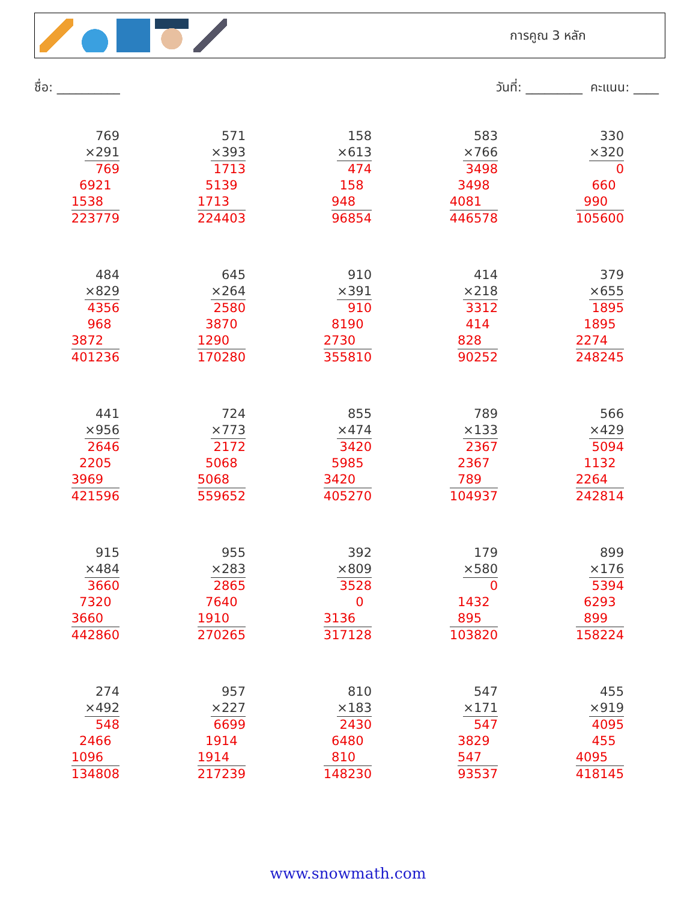การคูณ 3 หลัก
ชื่อ: __________ วันที่: _________ คะแนน: ____
769
×291
769
6921
1538
223779
571
×393
1713
5139
1713
224403
158
×613
474
158
948
96854
583
×766
3498
3498
4081
446578
330
×320
0
660
990
105600
484
×829
4356
968
3872
401236
645
×264
2580
3870
1290
170280
910
×391
910
8190
2730
355810
414
×218
3312
414
828
90252
379
×655
1895
1895
2274
248245
441
×956
2646
2205
3969
421596
724
×773
2172
5068
5068
559652
855
×474
3420
5985
3420
405270
789
×133
2367
2367
789
104937
566
×429
5094
1132
2264
242814
915
×484
3660
7320
3660
442860
955
×283
2865
7640
1910
270265
392
×809
3528
0
3136
317128
179
×580
0
1432
895
103820
899
×176
5394
6293
899
158224
274
×492
548
2466
1096
134808
957
×227
6699
1914
1914
217239
810
×183
2430
6480
810
148230
547
×171
547
3829
547
93537
455
×919
4095
455
4095
418145
www.snowmath.com